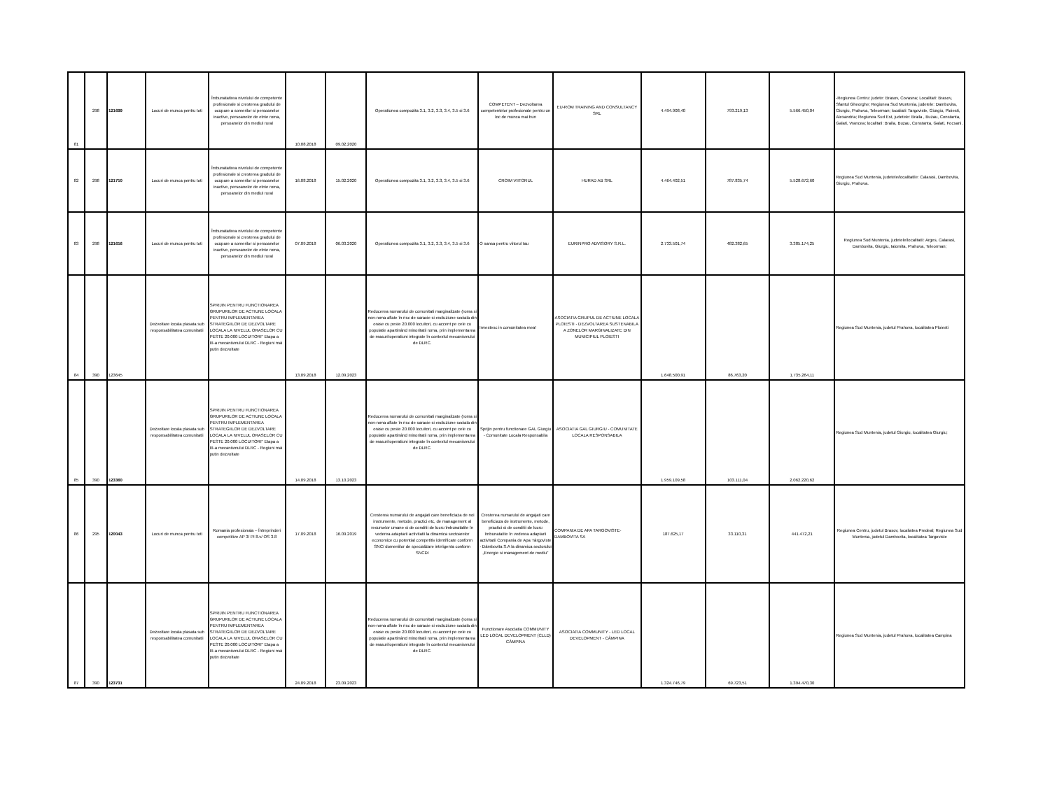| 81 | 298 | 121699 | Locuri de munca pentru toti | Îmbunatatirea nivelului de competente profesionale si cresterea gradului de ocupare a somerilor si persoanelor inactive, persoanelor de etnie roma, persoanelor din mediul rural | 10.08.2018 | 09.02.2020 | Operatiunea compozita 3.1, 3.2, 3.3, 3.4, 3.5 si 3.6 | COMPETENT – Dezvoltarea competentelor profesionale pentru un loc de munca mai bun | EU-ROM TRAINING AND CONSULTANCY SRL | 4.494.908,40 | 793.219,13 | 5.566.450,04 | -Regiunea Centru: judete: Brasov, Covasna; Localitati: Brasov, Sfantul Gheorghe; Regiunea Sud Muntenia, judetele: Dambovita, Giurgiu, Prahova, Teleorman; localiati: Targoviste, Giurgiu, Ploiesti, Alexandria; Regiunea Sud Est, judetele: Braila , Buzau, Constanta, Galati, Vrancea; localitati: Braila, Buzau, Constanta, Galati, Focsani. |
| 82 | 298 | 121710 | Locuri de munca pentru toti | Îmbunatatirea nivelului de competente profesionale si cresterea gradului de ocupare a somerilor si persoanelor inactive, persoanelor de etnie roma, persoanelor din mediul rural | 16.08.2018 | 15.02.2020 | Operatiunea compozita 3.1, 3.2, 3.3, 3.4, 3.5 si 3.6 | CROIM VIITORUL | HURAD AB SRL | 4.464.402,51 | 787.835,74 | 5.528.672,60 | Regiunea Sud Muntenia, judetele/localitatile: Calarasi, Dambovita, Giurgiu, Prahova. |
| 83 | 298 | 121616 | Locuri de munca pentru toti | Îmbunatatirea nivelului de competente profesionale si cresterea gradului de ocupare a somerilor si persoanelor inactive, persoanelor de etnie roma, persoanelor din mediul rural | 07.09.2018 | 06.03.2020 | Operatiunea compozita 3.1, 3.2, 3.3, 3.4, 3.5 si 3.6 | O sansa pentru viitorul tau | EURINPRO ADVISORY S.R.L. | 2.733.501,74 | 482.382,65 | 3.385.174,25 | Regiunea Sud Muntenia, judetele/localitatii: Arges, Calarasi, Dambovita, Giurgiu, Ialomita, Prahova, Teleorman; |
| 84 | 390 | 123645 | Dezvoltare locala plasata sub responsabilitatea comunitatii | SPRIJIN PENTRU FUNCTIONAREA GRUPURILOR DE ACTIUNE LOCALA PENTRU IMPLEMENTAREA STRATEGIILOR DE DEZVOLTARE LOCALA LA NIVELUL ORASELOR CU PESTE 20.000 LOCUITORI" Etapa a III-a mecanismului DLRC - Regiuni mai putin dezvoltate | 13.09.2018 | 12.09.2023 | Reducerea numarului de comunitati marginalizate (roma si non-roma aflate în risc de saracie si excluziune sociala din orase cu peste 20.000 locuitori, cu accent pe cele cu populatie apartinând minoritatii roma, prin implementarea de masuri/operatiuni integrate în contextul mecanismului de DLRC. | Investesc in comunitatea mea! | ASOCIATIA GRUPUL DE ACTIUNE LOCALA PLOIESTI - DEZVOLTAREA SUSTENABILA A ZONELOR MARGINALIZATE DIN MUNICIPIUL PLOIESTI | 1.648.500,91 | 86.763,20 | 1.735.264,11 | Regiunea Sud Muntenia, judetul Prahova, localitatea Ploiesti |
| 85 | 390 | 123360 | Dezvoltare locala plasata sub responsabilitatea comunitatii | SPRIJIN PENTRU FUNCTIONAREA GRUPURILOR DE ACTIUNE LOCALA PENTRU IMPLEMENTAREA STRATEGIILOR DE DEZVOLTARE LOCALA LA NIVELUL ORASELOR CU PESTE 20.000 LOCUITORI" Etapa a III-a mecanismului DLRC - Regiuni mai putin dezvoltate | 14.09.2018 | 13.10.2023 | Reducerea numarului de comunitati marginalizate (roma si non-roma aflate în risc de saracie si excluziune sociala din orase cu peste 20.000 locuitori, cu accent pe cele cu populatie apartinând minoritatii roma, prin implementarea de masuri/operatiuni integrate în contextul mecanismului de DLRC. | Sprijin pentru functionare GAL Giurgiu - Comunitate Locala Responsabila | ASOCIATIA GAL GIURGIU - COMUNITATE LOCALA RESPONSABILA | 1.959.109,58 | 103.111,04 | 2.062.220,62 | Regiunea Sud Muntenia, judetul Giurgiu, localitatea Giurgiu; |
| 86 | 295 | 120043 | Locuri de munca pentru toti | Romania profesionala – Întreprinderi competitive AP 3/ PI 8.v/ OS 3.8 | 17.09.2018 | 16.09.2019 | Cresterea numarului de angajati care beneficiaza de noi instrumente, metode, practici etc, de management al resurselor umane si de conditii de lucru îmbunatatite în vederea adaptarii activitatii la dinamica sectoarelor economice cu potential competitiv identificate conform SNC/ domeniilor de specializare inteligenta conform SNCDI | Cresterea numarului de angajati care beneficiaza de instrumente, metode, practici si de conditii de lucru îmbunatatite în vederea adaptarii activitatii Compania de Apa Târgoviste - Dâmbovita S.A la dinamica sectorului „Energie si management de mediu" | COMPANIA DE APA TARGOVISTE-DAMBOVITA SA | 187.625,17 | 33.110,31 | 441.472,21 | Regiunea Centru, judetul Brasov, localiatea Predeal; Regiunea Sud Muntenia, judetul Dambovita, localitatea Targoviste |
| 87 | 390 | 123731 | Dezvoltare locala plasata sub responsabilitatea comunitatii | SPRIJIN PENTRU FUNCTIONAREA GRUPURILOR DE ACTIUNE LOCALA PENTRU IMPLEMENTAREA STRATEGIILOR DE DEZVOLTARE LOCALA LA NIVELUL ORASELOR CU PESTE 20.000 LOCUITORI" Etapa a III-a mecanismului DLRC - Regiuni mai putin dezvoltate | 24.09.2018 | 23.09.2023 | Reducerea numarului de comunitati marginalizate (roma si non-roma aflate în risc de saracie si excluziune sociala din orase cu peste 20.000 locuitori, cu accent pe cele cu populatie apartinând minoritatii roma, prin implementarea de masuri/operatiuni integrate în contextul mecanismului de DLRC. | Functionare Asociatia COMMUNITY LED LOCAL DEVELOPMENT (CLLD) CÂMPINA | ASOCIATIA COMMUNITY - LED LOCAL DEVELOPMENT - CÂMPINA | 1.324.746,79 | 69.723,51 | 1.394.470,30 | Regiunea Sud Muntenia, judetul Prahova, localitatea Campina |